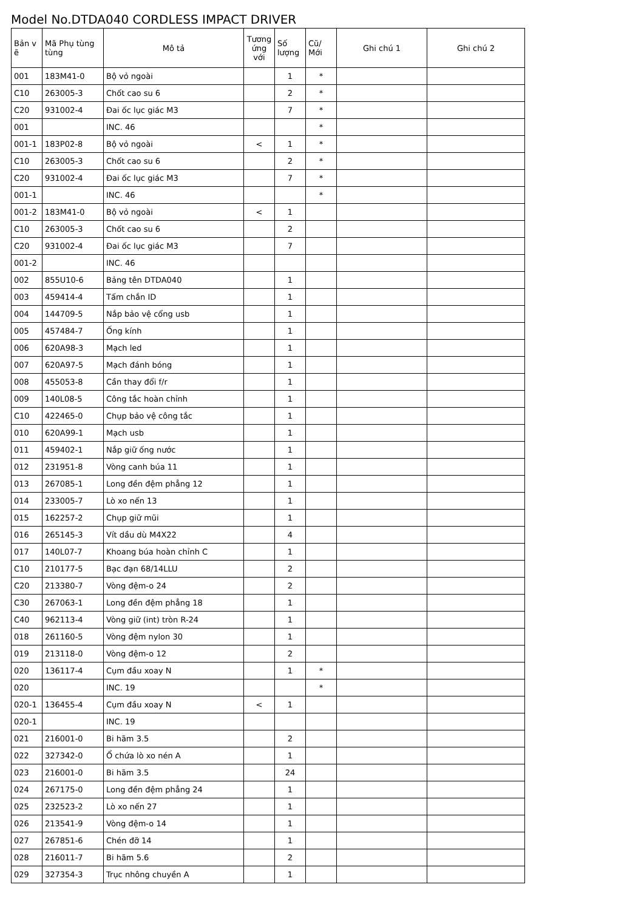Model No.DTDA040 CORDLESS IMPACT DRIVER
| Bản v ẽ | Mã Phụ tùng tùng | Mô tả | Tương ứng với | Số lượng | Cũ/ Mới | Ghi chú 1 | Ghi chú 2 |
| --- | --- | --- | --- | --- | --- | --- | --- |
| 001 | 183M41-0 | Bộ vỏ ngoài | | 1 | * | | |
| C10 | 263005-3 | Chốt cao su 6 | | 2 | * | | |
| C20 | 931002-4 | Đai ốc lục giác M3 | | 7 | * | | |
| 001 | | INC. 46 | | | * | | |
| 001-1 | 183P02-8 | Bộ vỏ ngoài | < | 1 | * | | |
| C10 | 263005-3 | Chốt cao su 6 | | 2 | * | | |
| C20 | 931002-4 | Đai ốc lục giác M3 | | 7 | * | | |
| 001-1 | | INC. 46 | | | * | | |
| 001-2 | 183M41-0 | Bộ vỏ ngoài | < | 1 | | | |
| C10 | 263005-3 | Chốt cao su 6 | | 2 | | | |
| C20 | 931002-4 | Đai ốc lục giác M3 | | 7 | | | |
| 001-2 | | INC. 46 | | | | | |
| 002 | 855U10-6 | Bảng tên DTDA040 | | 1 | | | |
| 003 | 459414-4 | Tấm chắn ID | | 1 | | | |
| 004 | 144709-5 | Nắp bảo vệ cổng usb | | 1 | | | |
| 005 | 457484-7 | Ống kính | | 1 | | | |
| 006 | 620A98-3 | Mạch led | | 1 | | | |
| 007 | 620A97-5 | Mạch đánh bóng | | 1 | | | |
| 008 | 455053-8 | Cần thay đổi f/r | | 1 | | | |
| 009 | 140L08-5 | Công tắc hoàn chỉnh | | 1 | | | |
| C10 | 422465-0 | Chụp bảo vệ công tắc | | 1 | | | |
| 010 | 620A99-1 | Mạch usb | | 1 | | | |
| 011 | 459402-1 | Nắp giữ ống nước | | 1 | | | |
| 012 | 231951-8 | Vòng canh búa 11 | | 1 | | | |
| 013 | 267085-1 | Long đền đệm phẳng 12 | | 1 | | | |
| 014 | 233005-7 | Lò xo nến 13 | | 1 | | | |
| 015 | 162257-2 | Chụp giữ mũi | | 1 | | | |
| 016 | 265145-3 | Vít dầu dù M4X22 | | 4 | | | |
| 017 | 140L07-7 | Khoang búa hoàn chỉnh C | | 1 | | | |
| C10 | 210177-5 | Bạc đạn 68/14LLU | | 2 | | | |
| C20 | 213380-7 | Vòng đệm-o 24 | | 2 | | | |
| C30 | 267063-1 | Long đền đệm phẳng 18 | | 1 | | | |
| C40 | 962113-4 | Vòng giữ (int) tròn R-24 | | 1 | | | |
| 018 | 261160-5 | Vòng đệm nylon 30 | | 1 | | | |
| 019 | 213118-0 | Vòng đệm-o 12 | | 2 | | | |
| 020 | 136117-4 | Cụm đầu xoay N | | 1 | * | | |
| 020 | | INC. 19 | | | * | | |
| 020-1 | 136455-4 | Cụm đầu xoay N | < | 1 | | | |
| 020-1 | | INC. 19 | | | | | |
| 021 | 216001-0 | Bi hãm 3.5 | | 2 | | | |
| 022 | 327342-0 | Ổ chứa lò xo nén A | | 1 | | | |
| 023 | 216001-0 | Bi hãm 3.5 | | 24 | | | |
| 024 | 267175-0 | Long đền đệm phẳng 24 | | 1 | | | |
| 025 | 232523-2 | Lò xo nến 27 | | 1 | | | |
| 026 | 213541-9 | Vòng đệm-o 14 | | 1 | | | |
| 027 | 267851-6 | Chén đỡ 14 | | 1 | | | |
| 028 | 216011-7 | Bi hãm 5.6 | | 2 | | | |
| 029 | 327354-3 | Trục nhông chuyền A | | 1 | | | |